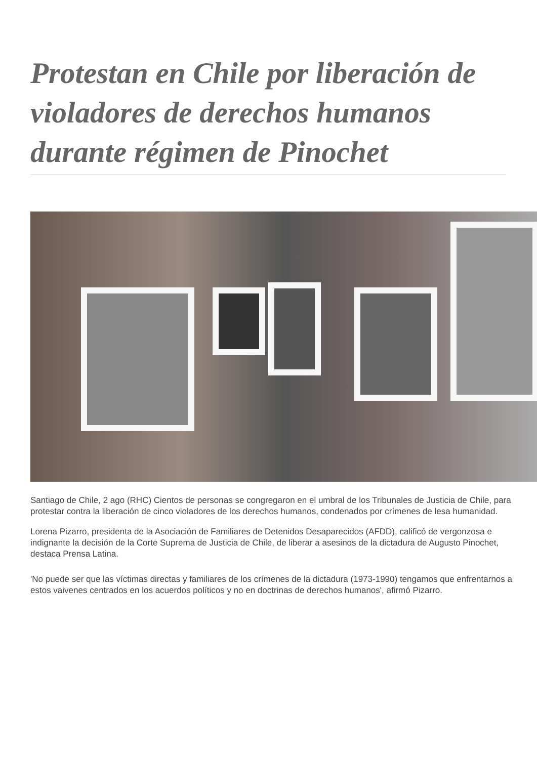Protestan en Chile por liberación de violadores de derechos humanos durante régimen de Pinochet
Santiago de Chile, 2 ago (RHC) Cientos de personas se congregaron en el umbral de los Tribunales de Justicia de Chile, para protestar contra la liberación de cinco violadores de los derechos humanos, condenados por crímenes de lesa humanidad.
Lorena Pizarro, presidenta de la Asociación de Familiares de Detenidos Desaparecidos (AFDD), calificó de vergonzosa e indignante la decisión de la Corte Suprema de Justicia de Chile, de liberar a asesinos de la dictadura de Augusto Pinochet, destaca Prensa Latina.
'No puede ser que las víctimas directas y familiares de los crímenes de la dictadura (1973-1990) tengamos que enfrentarnos a estos vaivenes centrados en los acuerdos políticos y no en doctrinas de derechos humanos', afirmó Pizarro.